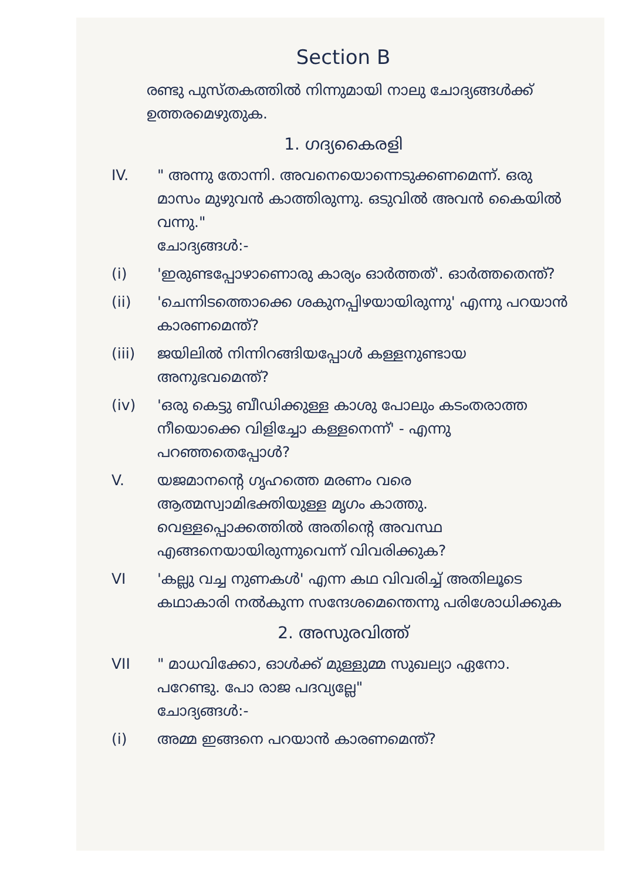Section B
രണ്ടു പുസ്തകത്തിൽ നിന്നുമായി നാലു ചോദ്യങ്ങൾക്ക് ഉത്തരമെഴുതുക.
1. ഗദ്യകൈരളി
IV. " അന്നു തോന്നി. അവനെയൊന്നെടുക്കണമെന്ന്. ഒരു മാസം മുഴുവൻ കാത്തിരുന്നു. ഒടുവിൽ അവൻ കൈയിൽ വന്നു."
ചോദ്യങ്ങൾ:-
(i) 'ഇരുണ്ടപ്പോഴാണൊരു കാര്യം ഓർത്തത്'. ഓർത്തതെന്ത്?
(ii) 'ചെന്നിടത്തൊക്കെ ശകുനപ്പിഴയായിരുന്നു' എന്നു പറയാൻ കാരണമെന്ത്?
(iii) ജയിലിൽ നിന്നിറങ്ങിയപ്പോൾ കള്ളനുണ്ടായ അനുഭവമെന്ത്?
(iv) 'ഒരു കെട്ടു ബീഡിക്കുള്ള കാശു പോലും കടംതരാത്ത നീയൊക്കെ വിളിച്ചോ കള്ളനെന്ന്' - എന്നു പറഞ്ഞതെപ്പോൾ?
V. യജമാനന്റെ ഗൃഹത്തെ മരണം വരെ ആത്മസ്വാമിഭക്തിയുള്ള മൃഗം കാത്തു. വെള്ളപ്പൊക്കത്തിൽ അതിന്റെ അവസ്ഥ എങ്ങനെയായിരുന്നുവെന്ന് വിവരിക്കുക?
VI 'കല്ലു വച്ച നുണകൾ' എന്ന കഥ വിവരിച്ച് അതിലൂടെ കഥാകാരി നൽകുന്ന സന്ദേശമെന്തെന്നു പരിശോധിക്കുക
2. അസുരവിത്ത്
VII " മാധവിക്കോ, ഓൾക്ക് മുള്ളുമ്മ സുഖല്യാ ഏനോ. പറേണ്ടു. പോ രാജ പദവ്യല്ലേ"
ചോദ്യങ്ങൾ:-
(i) അമ്മ ഇങ്ങനെ പറയാൻ കാരണമെന്ത്?